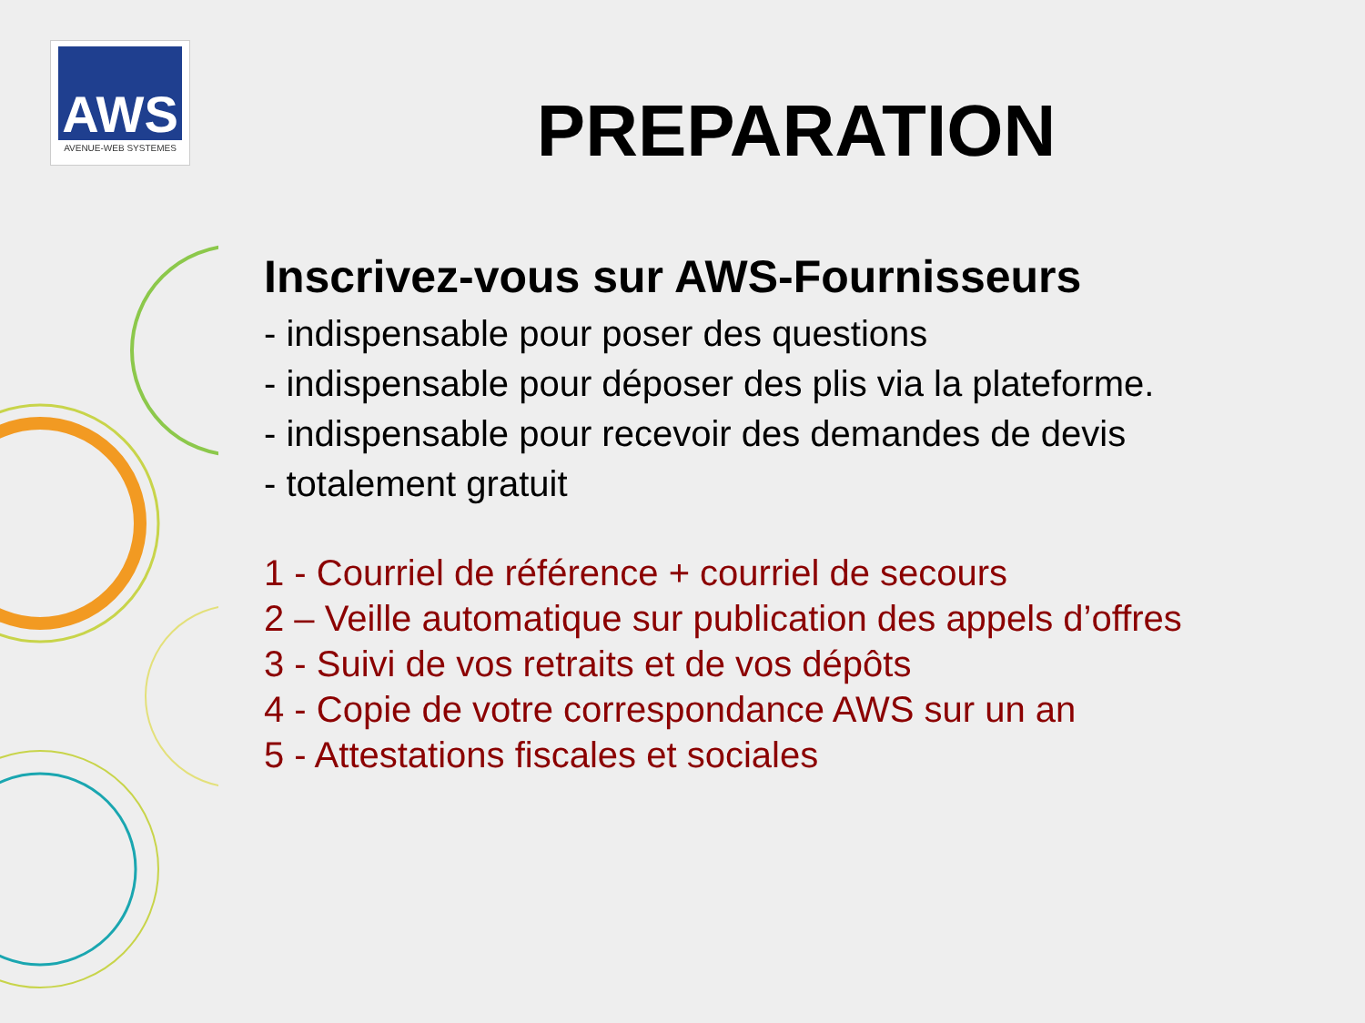AWS
AVENUE-WEB SYSTEMES
PREPARATION
Inscrivez-vous sur AWS-Fournisseurs
- indispensable pour poser des questions
- indispensable pour déposer des plis via la plateforme.
- indispensable pour recevoir des demandes de devis
- totalement gratuit
1 - Courriel de référence + courriel de secours
2 – Veille automatique sur publication des appels d’offres
3 - Suivi de vos retraits et de vos dépôts
4 - Copie de votre correspondance AWS sur un an
5 - Attestations fiscales et sociales